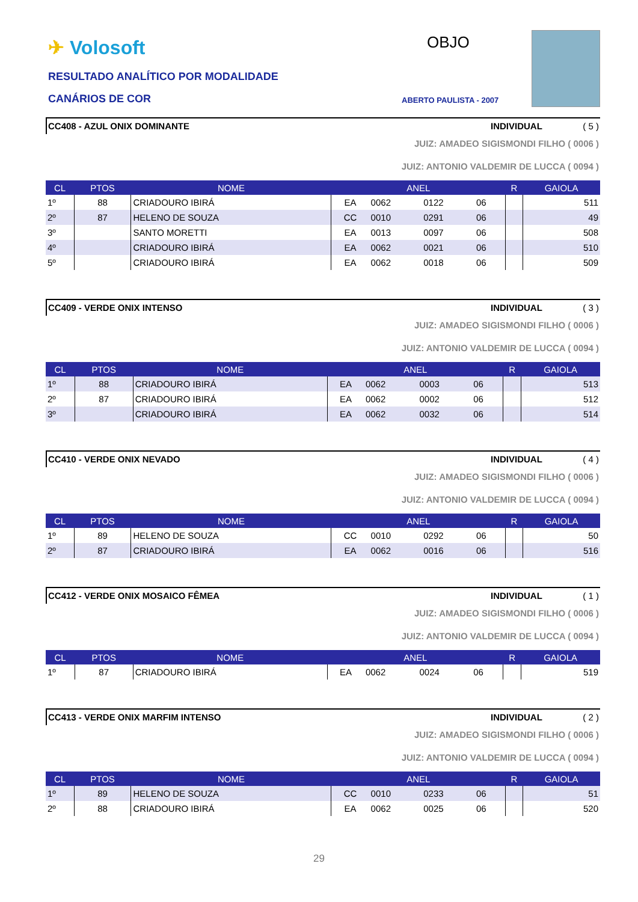✈ Volosoft
RESULTADO ANALÍTICO POR MODALIDADE
CANÁRIOS DE COR
OBJO
ABERTO PAULISTA - 2007
CC408 - AZUL ONIX DOMINANTE INDIVIDUAL ( 5 )
JUIZ: AMADEO SIGISMONDI FILHO ( 0006 )
JUIZ: ANTONIO VALDEMIR DE LUCCA ( 0094 )
| CL | PTOS | NOME | ANEL | | | | R | GAIOLA |
| --- | --- | --- | --- | --- | --- | --- | --- | --- |
| 1º | 88 | CRIADOURO IBIRÁ | EA | 0062 | 0122 | 06 | | 511 |
| 2º | 87 | HELENO DE SOUZA | CC | 0010 | 0291 | 06 | | 49 |
| 3º | | SANTO MORETTI | EA | 0013 | 0097 | 06 | | 508 |
| 4º | | CRIADOURO IBIRÁ | EA | 0062 | 0021 | 06 | | 510 |
| 5º | | CRIADOURO IBIRÁ | EA | 0062 | 0018 | 06 | | 509 |
CC409 - VERDE ONIX INTENSO INDIVIDUAL ( 3 )
JUIZ: AMADEO SIGISMONDI FILHO ( 0006 )
JUIZ: ANTONIO VALDEMIR DE LUCCA ( 0094 )
| CL | PTOS | NOME | ANEL | | | | R | GAIOLA |
| --- | --- | --- | --- | --- | --- | --- | --- | --- |
| 1º | 88 | CRIADOURO IBIRÁ | EA | 0062 | 0003 | 06 | | 513 |
| 2º | 87 | CRIADOURO IBIRÁ | EA | 0062 | 0002 | 06 | | 512 |
| 3º | | CRIADOURO IBIRÁ | EA | 0062 | 0032 | 06 | | 514 |
CC410 - VERDE ONIX NEVADO INDIVIDUAL ( 4 )
JUIZ: AMADEO SIGISMONDI FILHO ( 0006 )
JUIZ: ANTONIO VALDEMIR DE LUCCA ( 0094 )
| CL | PTOS | NOME | ANEL | | | | R | GAIOLA |
| --- | --- | --- | --- | --- | --- | --- | --- | --- |
| 1º | 89 | HELENO DE SOUZA | CC | 0010 | 0292 | 06 | | 50 |
| 2º | 87 | CRIADOURO IBIRÁ | EA | 0062 | 0016 | 06 | | 516 |
CC412 - VERDE ONIX MOSAICO FÊMEA
INDIVIDUAL ( 1 )
JUIZ: AMADEO SIGISMONDI FILHO ( 0006 )
JUIZ: ANTONIO VALDEMIR DE LUCCA ( 0094 )
| CL | PTOS | NOME | ANEL | | | | R | GAIOLA |
| --- | --- | --- | --- | --- | --- | --- | --- | --- |
| 1º | 87 | CRIADOURO IBIRÁ | EA | 0062 | 0024 | 06 | | 519 |
CC413 - VERDE ONIX MARFIM INTENSO
INDIVIDUAL ( 2 )
JUIZ: AMADEO SIGISMONDI FILHO ( 0006 )
JUIZ: ANTONIO VALDEMIR DE LUCCA ( 0094 )
| CL | PTOS | NOME | ANEL | | | | R | GAIOLA |
| --- | --- | --- | --- | --- | --- | --- | --- | --- |
| 1º | 89 | HELENO DE SOUZA | CC | 0010 | 0233 | 06 | | 51 |
| 2º | 88 | CRIADOURO IBIRÁ | EA | 0062 | 0025 | 06 | | 520 |
29